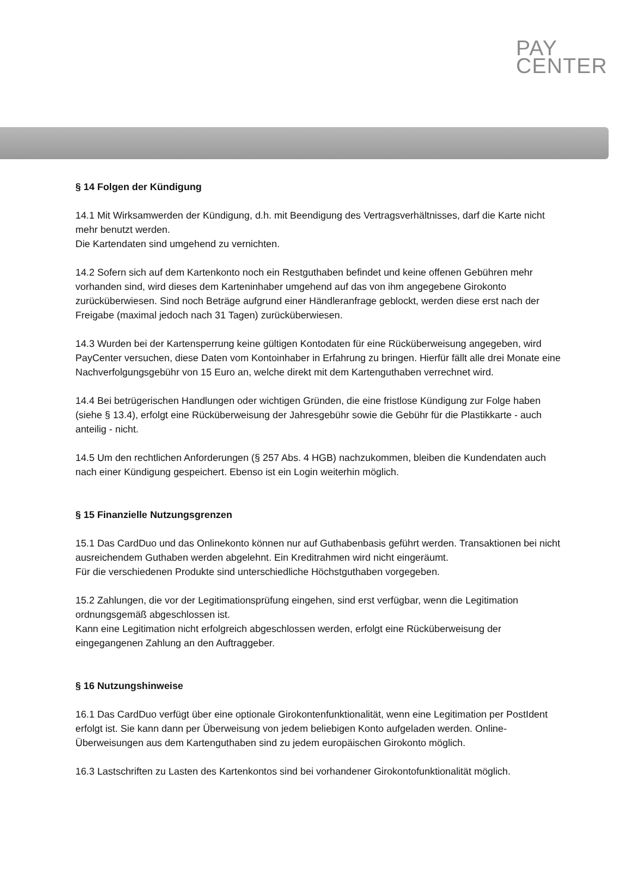PAY
CENTER
§ 14 Folgen der Kündigung
14.1 Mit Wirksamwerden der Kündigung, d.h. mit Beendigung des Vertragsverhältnisses, darf die Karte nicht mehr benutzt werden.
Die Kartendaten sind umgehend zu vernichten.
14.2 Sofern sich auf dem Kartenkonto noch ein Restguthaben befindet und keine offenen Gebühren mehr vorhanden sind, wird dieses dem Karteninhaber umgehend auf das von ihm angegebene Girokonto zurücküberwiesen. Sind noch Beträge aufgrund einer Händleranfrage geblockt, werden diese erst nach der Freigabe (maximal jedoch nach 31 Tagen) zurücküberwiesen.
14.3 Wurden bei der Kartensperrung keine gültigen Kontodaten für eine Rücküberweisung angegeben, wird PayCenter versuchen, diese Daten vom Kontoinhaber in Erfahrung zu bringen. Hierfür fällt alle drei Monate eine Nachverfolgungsgebühr von 15 Euro an, welche direkt mit dem Kartenguthaben verrechnet wird.
14.4 Bei betrügerischen Handlungen oder wichtigen Gründen, die eine fristlose Kündigung zur Folge haben (siehe § 13.4), erfolgt eine Rücküberweisung der Jahresgebühr sowie die Gebühr für die Plastikkarte - auch anteilig - nicht.
14.5 Um den rechtlichen Anforderungen (§ 257 Abs. 4 HGB) nachzukommen, bleiben die Kundendaten auch nach einer Kündigung gespeichert. Ebenso ist ein Login weiterhin möglich.
§ 15 Finanzielle Nutzungsgrenzen
15.1 Das CardDuo und das Onlinekonto können nur auf Guthabenbasis geführt werden. Transaktionen bei nicht ausreichendem Guthaben werden abgelehnt. Ein Kreditrahmen wird nicht eingeräumt.
Für die verschiedenen Produkte sind unterschiedliche Höchstguthaben vorgegeben.
15.2 Zahlungen, die vor der Legitimationsprüfung eingehen, sind erst verfügbar, wenn die Legitimation ordnungsgemäß abgeschlossen ist.
Kann eine Legitimation nicht erfolgreich abgeschlossen werden, erfolgt eine Rücküberweisung der eingegangenen Zahlung an den Auftraggeber.
§ 16 Nutzungshinweise
16.1 Das CardDuo verfügt über eine optionale Girokontenfunktionalität, wenn eine Legitimation per PostIdent erfolgt ist. Sie kann dann per Überweisung von jedem beliebigen Konto aufgeladen werden. Online-Überweisungen aus dem Kartenguthaben sind zu jedem europäischen Girokonto möglich.
16.3 Lastschriften zu Lasten des Kartenkontos sind bei vorhandener Girokontofunktionalität möglich.